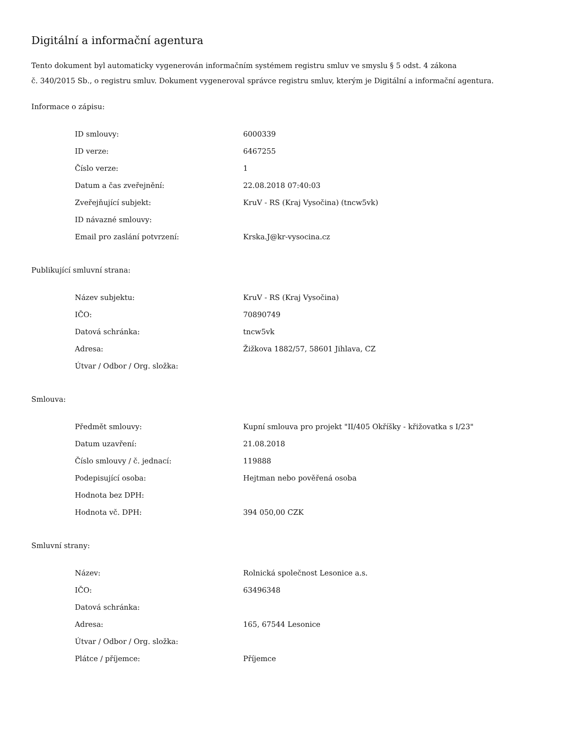Digitální a informační agentura
Tento dokument byl automaticky vygenerován informačním systémem registru smluv ve smyslu § 5 odst. 4 zákona
č. 340/2015 Sb., o registru smluv. Dokument vygeneroval správce registru smluv, kterým je Digitální a informační agentura.
Informace o zápisu:
| ID smlouvy: | 6000339 |
| ID verze: | 6467255 |
| Číslo verze: | 1 |
| Datum a čas zveřejnění: | 22.08.2018 07:40:03 |
| Zveřejňující subjekt: | KruV - RS (Kraj Vysočina) (tncw5vk) |
| ID návazné smlouvy: | |
| Email pro zaslání potvrzení: | Krska.J@kr-vysocina.cz |
Publikující smluvní strana:
| Název subjektu: | KruV - RS (Kraj Vysočina) |
| IČO: | 70890749 |
| Datová schránka: | tncw5vk |
| Adresa: | Žižkova 1882/57, 58601 Jihlava, CZ |
| Útvar / Odbor / Org. složka: | |
Smlouva:
| Předmět smlouvy: | Kupní smlouva pro projekt "II/405 Okříšky - křižovatka s I/23" |
| Datum uzavření: | 21.08.2018 |
| Číslo smlouvy / č. jednací: | 119888 |
| Podepisující osoba: | Hejtman nebo pověřená osoba |
| Hodnota bez DPH: | |
| Hodnota vč. DPH: | 394 050,00 CZK |
Smluvní strany:
| Název: | Rolnická společnost Lesonice a.s. |
| IČO: | 63496348 |
| Datová schránka: | |
| Adresa: | 165, 67544 Lesonice |
| Útvar / Odbor / Org. složka: | |
| Plátce / příjemce: | Příjemce |